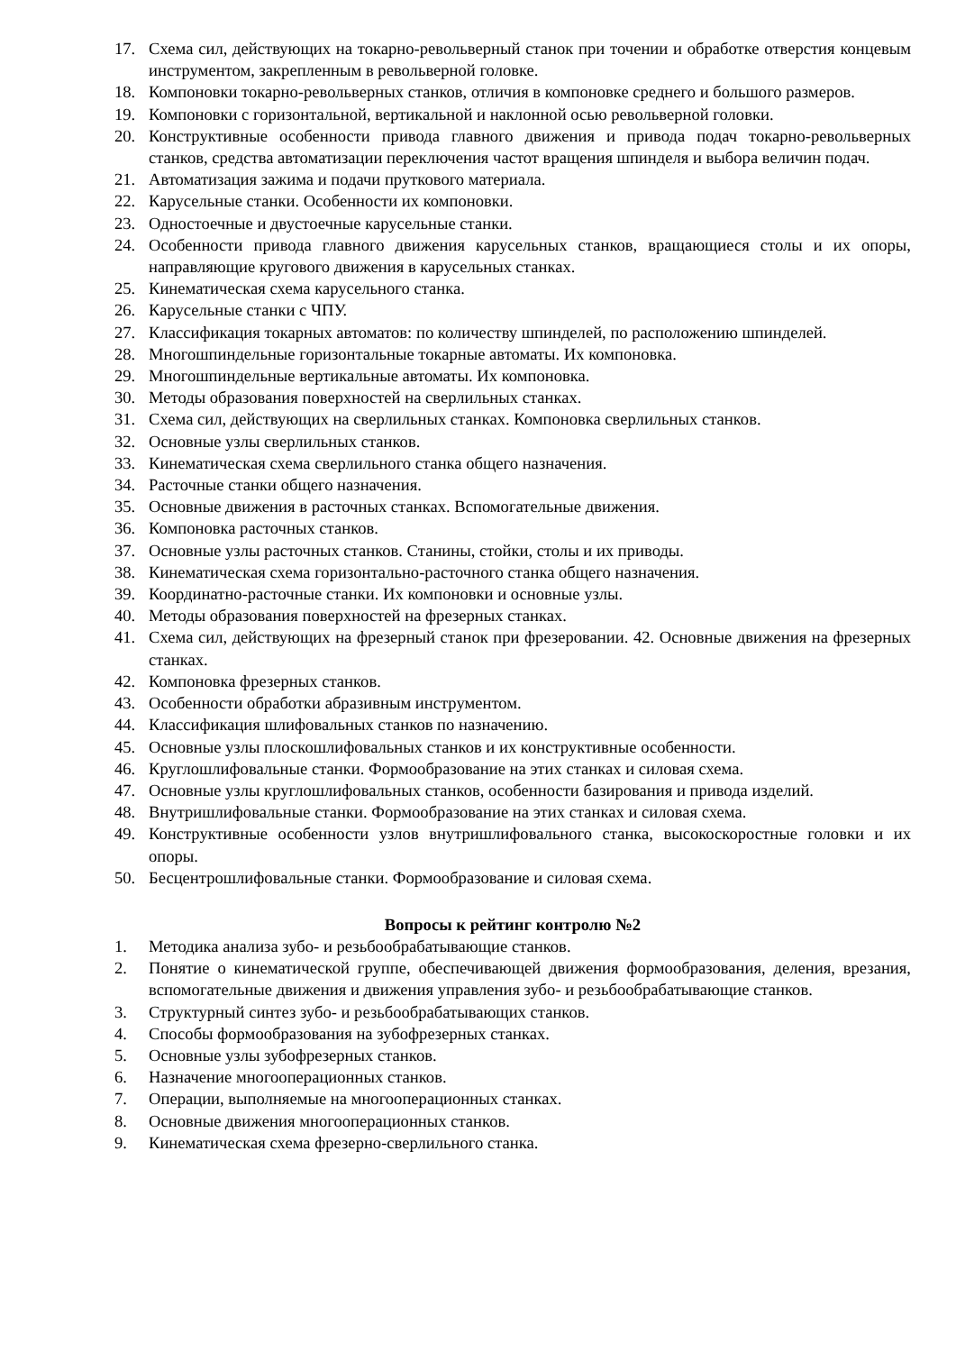17. Схема сил, действующих на токарно-револьверный станок при точении и обработке отверстия концевым инструментом, закрепленным в револьверной головке.
18. Компоновки токарно-револьверных станков, отличия в компоновке среднего и большого размеров.
19. Компоновки с горизонтальной, вертикальной и наклонной осью револьверной головки.
20. Конструктивные особенности привода главного движения и привода подач токарно-револьверных станков, средства автоматизации переключения частот вращения шпинделя и выбора величин подач.
21. Автоматизация зажима и подачи пруткового материала.
22. Карусельные станки. Особенности их компоновки.
23. Одностоечные и двустоечные карусельные станки.
24. Особенности привода главного движения карусельных станков, вращающиеся столы и их опоры, направляющие кругового движения в карусельных станках.
25. Кинематическая схема карусельного станка.
26. Карусельные станки с ЧПУ.
27. Классификация токарных автоматов: по количеству шпинделей, по расположению шпинделей.
28. Многошпиндельные горизонтальные токарные автоматы. Их компоновка.
29. Многошпиндельные вертикальные автоматы. Их компоновка.
30. Методы образования поверхностей на сверлильных станках.
31. Схема сил, действующих на сверлильных станках. Компоновка сверлильных станков.
32. Основные узлы сверлильных станков.
33. Кинематическая схема сверлильного станка общего назначения.
34. Расточные станки общего назначения.
35. Основные движения в расточных станках. Вспомогательные движения.
36. Компоновка расточных станков.
37. Основные узлы расточных станков. Станины, стойки, столы и их приводы.
38. Кинематическая схема горизонтально-расточного станка общего назначения.
39. Координатно-расточные станки. Их компоновки и основные узлы.
40. Методы образования поверхностей на фрезерных станках.
41. Схема сил, действующих на фрезерный станок при фрезеровании. 42. Основные движения на фрезерных станках.
42. Компоновка фрезерных станков.
43. Особенности обработки абразивным инструментом.
44. Классификация шлифовальных станков по назначению.
45. Основные узлы плоскошлифовальных станков и их конструктивные особенности.
46. Круглошлифовальные станки. Формообразование на этих станках и силовая схема.
47. Основные узлы круглошлифовальных станков, особенности базирования и привода изделий.
48. Внутришлифовальные станки. Формообразование на этих станках и силовая схема.
49. Конструктивные особенности узлов внутришлифовального станка, высокоскоростные головки и их опоры.
50. Бесцентрошлифовальные станки. Формообразование и силовая схема.
Вопросы к рейтинг контролю №2
1. Методика анализа зубо- и резьбообрабатывающие станков.
2. Понятие о кинематической группе, обеспечивающей движения формообразования, деления, врезания, вспомогательные движения и движения управления зубо- и резьбообрабатывающие станков.
3. Структурный синтез зубо- и резьбообрабатывающих станков.
4. Способы формообразования на зубофрезерных станках.
5. Основные узлы зубофрезерных станков.
6. Назначение многооперационных станков.
7. Операции, выполняемые на многооперационных станках.
8. Основные движения многооперационных станков.
9. Кинематическая схема фрезерно-сверлильного станка.